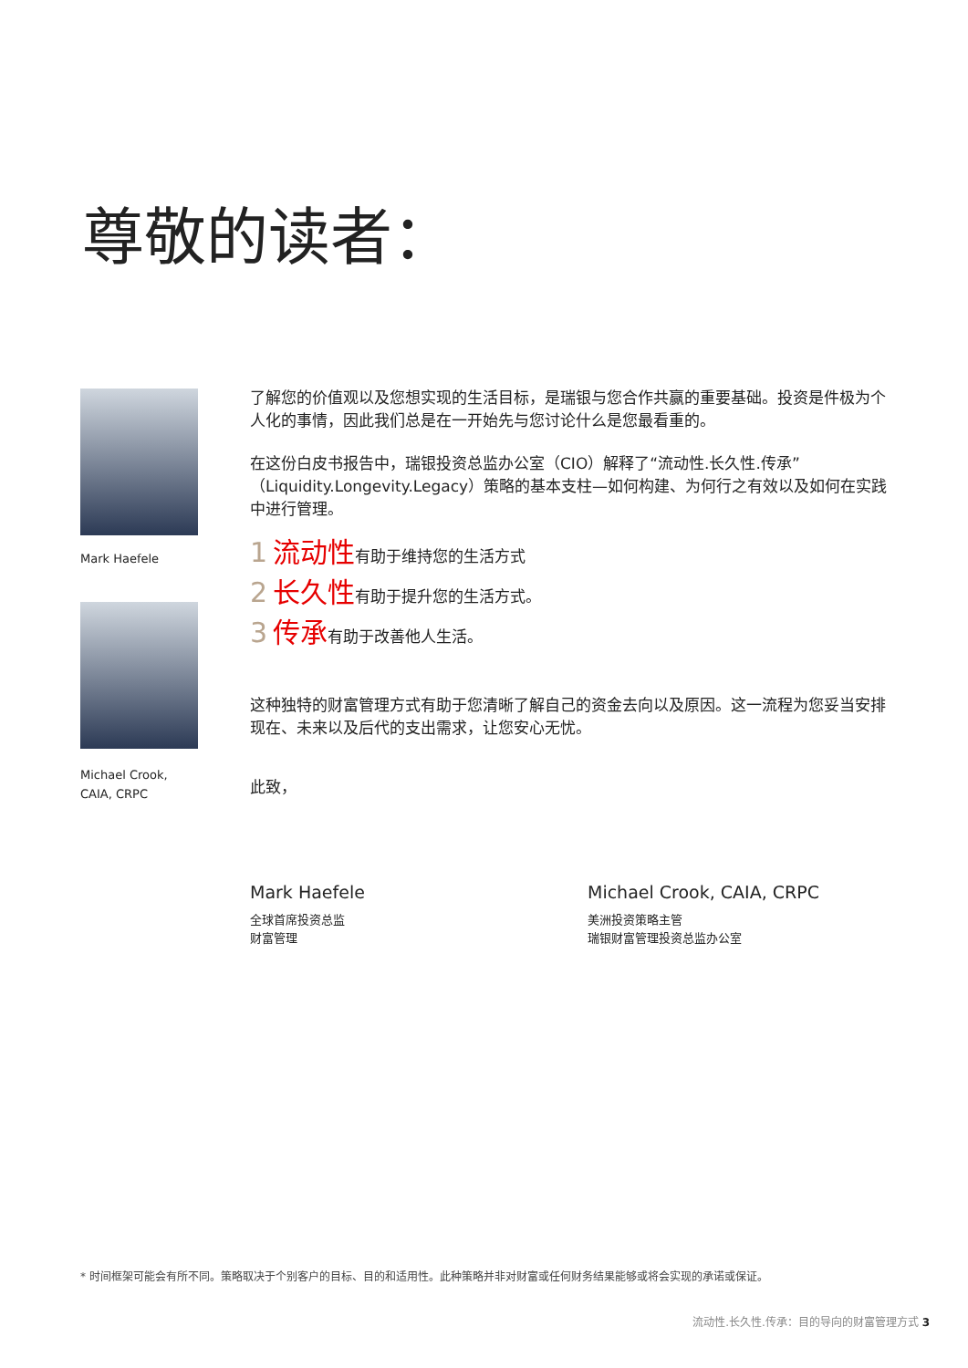尊敬的读者：
Mark Haefele
Michael Crook,
CAIA, CRPC
了解您的价值观以及您想实现的生活目标，是瑞银与您合作共赢的重要基础。投资是件极为个人化的事情，因此我们总是在一开始先与您讨论什么是您最看重的。
在这份白皮书报告中，瑞银投资总监办公室（CIO）解释了“流动性.长久性.传承”（Liquidity.Longevity.Legacy）策略的基本支柱—如何构建、为何行之有效以及如何在实践中进行管理。
1 流动性有助于维持您的生活方式
2 长久性有助于提升您的生活方式。
3 传承有助于改善他人生活。
这种独特的财富管理方式有助于您清晰了解自己的资金去向以及原因。这一流程为您妥当安排现在、未来以及后代的支出需求，让您安心无忧。
此致，
Mark Haefele
全球首席投资总监
财富管理
Michael Crook, CAIA, CRPC
美洲投资策略主管
瑞银财富管理投资总监办公室
* 时间框架可能会有所不同。策略取决于个别客户的目标、目的和适用性。此种策略并非对财富或任何财务结果能够或将会实现的承诺或保证。
流动性.长久性.传承：目的导向的财富管理方式 3